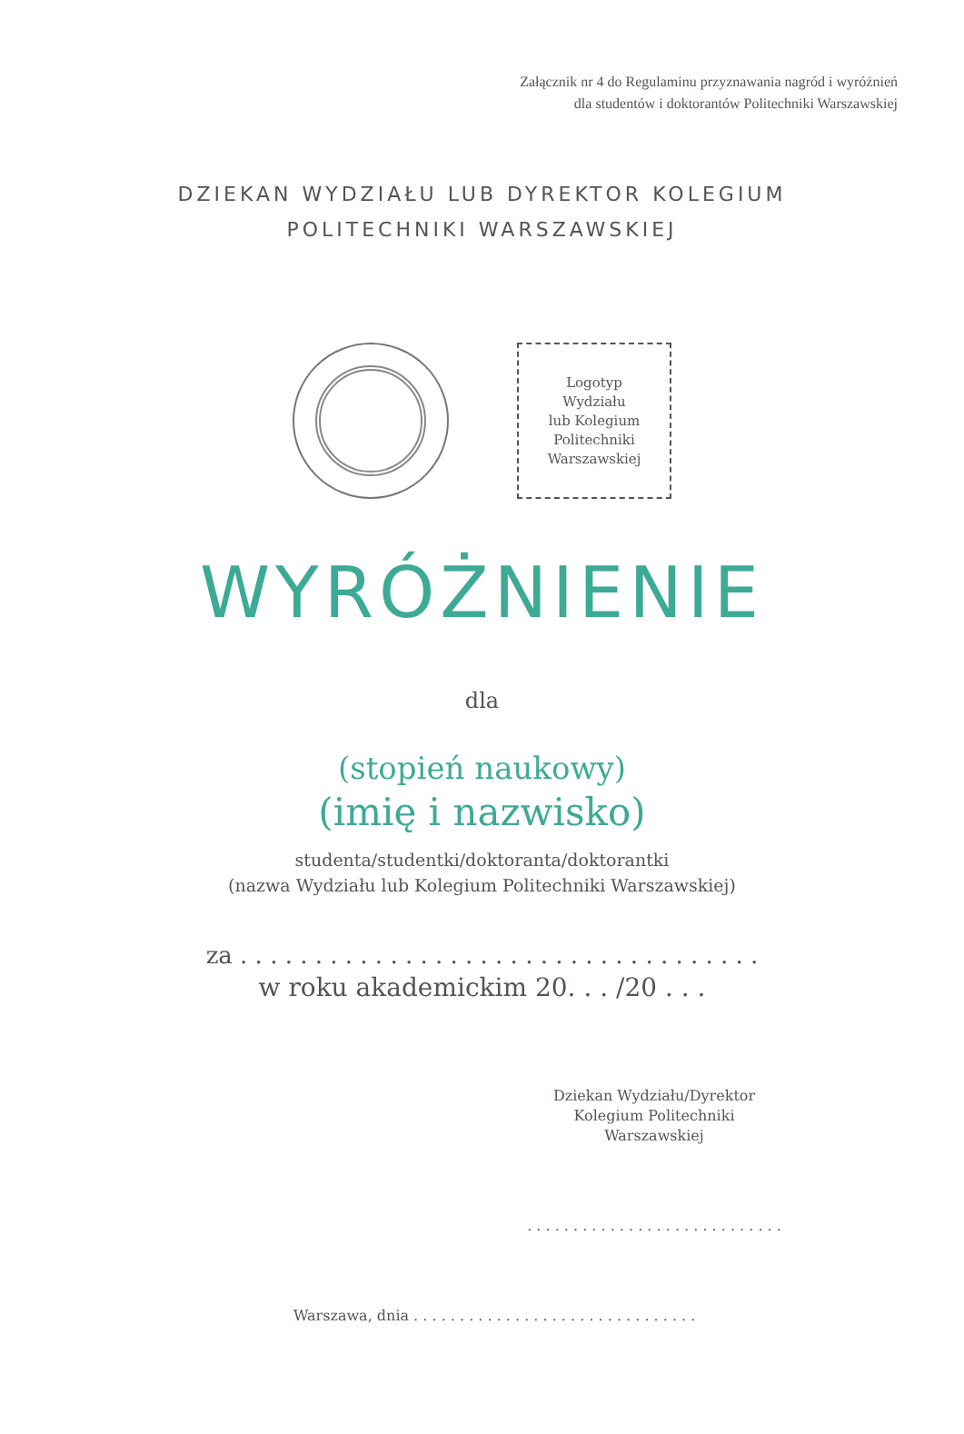Załącznik nr 4 do Regulaminu przyznawania nagród i wyróżnień
dla studentów i doktorantów Politechniki Warszawskiej
DZIEKAN WYDZIAŁU LUB DYREKTOR KOLEGIUM
POLITECHNIKI WARSZAWSKIEJ
Logotyp
Wydziału
lub Kolegium
Politechniki
Warszawskiej
WYRÓŻNIENIE
dla
(stopień naukowy)
(imię i nazwisko)
studenta/studentki/doktoranta/doktorantki
(nazwa Wydziału lub Kolegium Politechniki Warszawskiej)
za . . . . . . . . . . . . . . . . . . . . . . . . . . . . . . . . . . .
w roku akademickim 20. . . /20 . . .
Dziekan Wydziału/Dyrektor
Kolegium Politechniki Warszawskiej
. . . . . . . . . . . . . . . . . . . . . . . . . . . .
Warszawa, dnia . . . . . . . . . . . . . . . . . . . . . . . . . . . . . . .